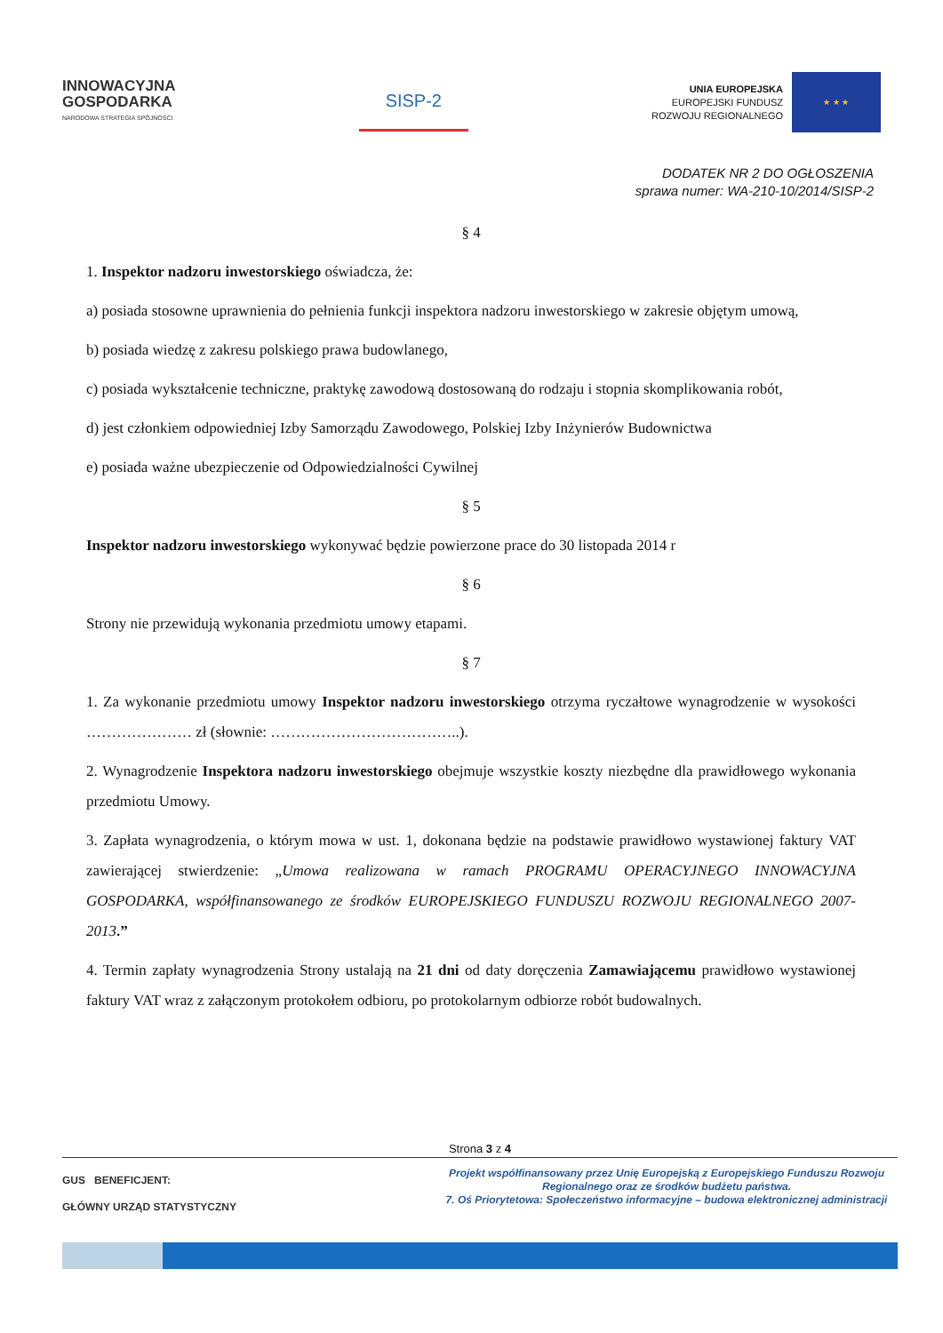INNOWACYJNA
GOSPODARKA
NARODOWA STRATEGIA SPÓJNOŚCI
SISP-2
UNIA EUROPEJSKA
EUROPEJSKI FUNDUSZ
ROZWOJU REGIONALNEGO
★ ★ ★
DODATEK NR 2 DO OGŁOSZENIA
sprawa numer: WA-210-10/2014/SISP-2
§ 4
1. Inspektor nadzoru inwestorskiego oświadcza, że:
a) posiada stosowne uprawnienia do pełnienia funkcji inspektora nadzoru inwestorskiego w zakresie objętym umową,
b) posiada wiedzę z zakresu polskiego prawa budowlanego,
c) posiada wykształcenie techniczne, praktykę zawodową dostosowaną do rodzaju i stopnia skomplikowania robót,
d) jest członkiem odpowiedniej Izby Samorządu Zawodowego, Polskiej Izby Inżynierów Budownictwa
e) posiada ważne ubezpieczenie od Odpowiedzialności Cywilnej
§ 5
Inspektor nadzoru inwestorskiego wykonywać będzie powierzone prace do 30 listopada 2014 r
§ 6
Strony nie przewidują wykonania przedmiotu umowy etapami.
§ 7
1. Za wykonanie przedmiotu umowy Inspektor nadzoru inwestorskiego otrzyma ryczałtowe wynagrodzenie w wysokości ………………… zł (słownie: ………………………………..).
2. Wynagrodzenie Inspektora nadzoru inwestorskiego obejmuje wszystkie koszty niezbędne dla prawidłowego wykonania przedmiotu Umowy.
3. Zapłata wynagrodzenia, o którym mowa w ust. 1, dokonana będzie na podstawie prawidłowo wystawionej faktury VAT zawierającej stwierdzenie: „Umowa realizowana w ramach PROGRAMU OPERACYJNEGO INNOWACYJNA GOSPODARKA, współfinansowanego ze środków EUROPEJSKIEGO FUNDUSZU ROZWOJU REGIONALNEGO 2007-2013.”
4. Termin zapłaty wynagrodzenia Strony ustalają na 21 dni od daty doręczenia Zamawiającemu prawidłowo wystawionej faktury VAT wraz z załączonym protokołem odbioru, po protokolarnym odbiorze robót budowalnych.
Strona 3 z 4
GUS BENEFICJENT:
GŁÓWNY URZĄD STATYSTYCZNY
Projekt współfinansowany przez Unię Europejską z Europejskiego Funduszu Rozwoju Regionalnego oraz ze środków budżetu państwa.
7. Oś Priorytetowa: Społeczeństwo informacyjne – budowa elektronicznej administracji